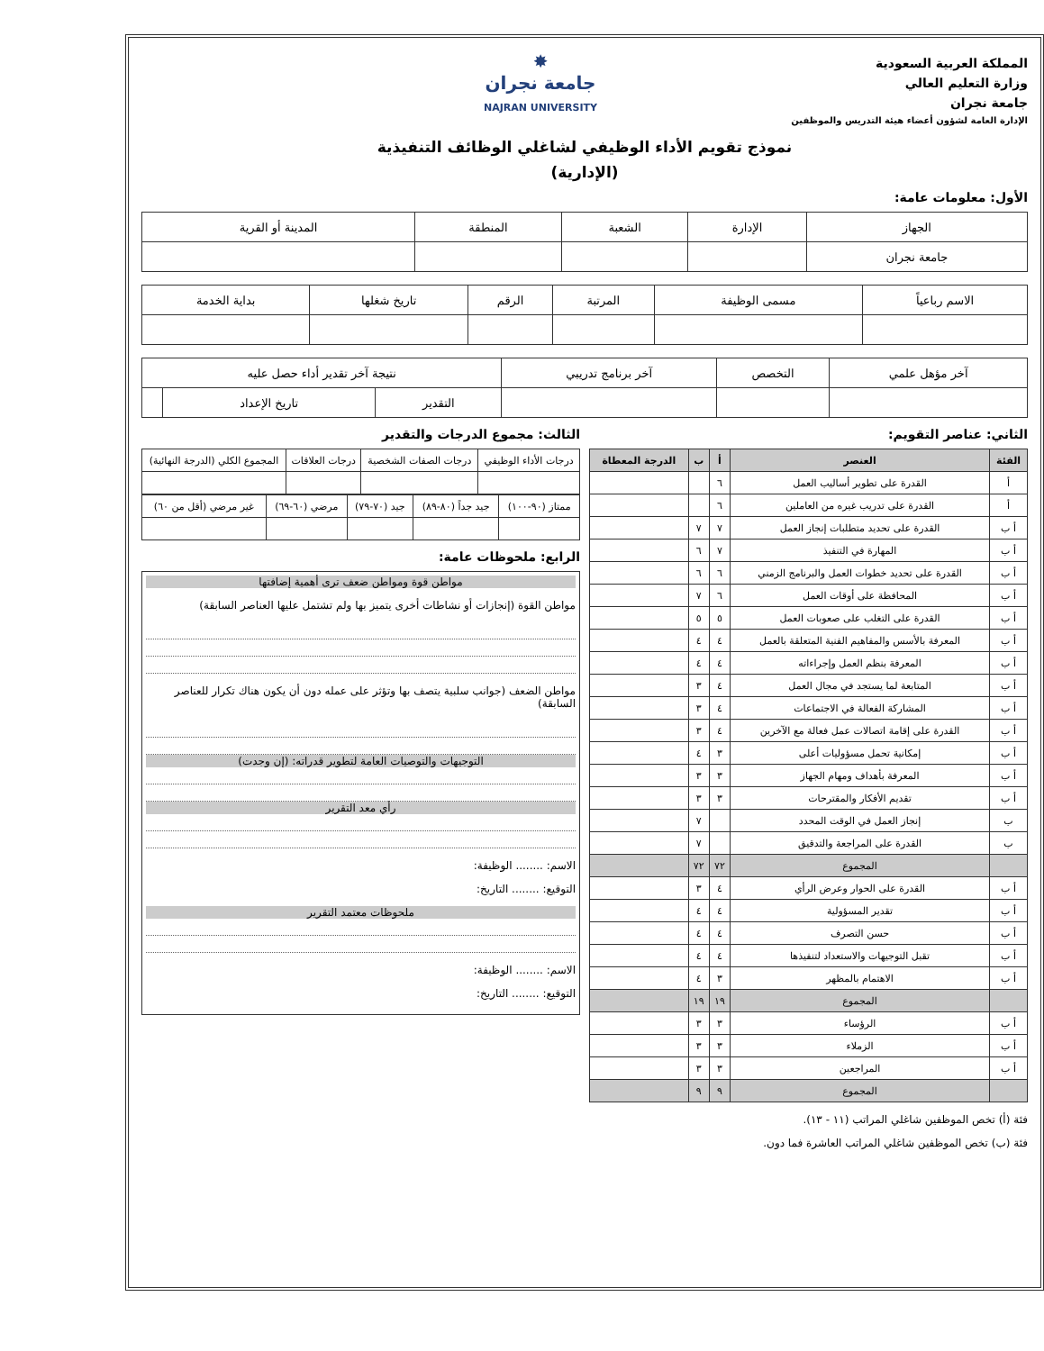المملكة العربية السعودية
وزارة التعليم العالي
جامعة نجران
الإدارة العامة لشؤون أعضاء هيئة التدريس والموظفين
✸
جامعة نجران
NAJRAN UNIVERSITY
نموذج تقويم الأداء الوظيفي لشاغلي الوظائف التنفيذية
(الإدارية)
الأول: معلومات عامة:
| الجهاز | الإدارة | الشعبة | المنطقة | المدينة أو القرية |
| جامعة نجران | | | | |
| الاسم رباعياً | مسمى الوظيفة | المرتبة | الرقم | تاريخ شغلها | بداية الخدمة |
| آخر مؤهل علمي | التخصص | آخر برنامج تدريبي | نتيجة آخر تقدير أداء حصل عليه | | |
| | | | التقدير | تاريخ الإعداد | |
الثاني: عناصر التقويم:
| الفئة | العنصر | أ | ب | الدرجة المعطاة |
| --- | --- | --- | --- | --- |
| أ | القدرة على تطوير أساليب العمل | ٦ | | |
| أ | القدرة على تدريب غيره من العاملين | ٦ | | |
| أ ب | القدرة على تحديد متطلبات إنجاز العمل | ٧ | ٧ | |
| أ ب | المهارة في التنفيذ | ٧ | ٦ | |
| أ ب | القدرة على تحديد خطوات العمل والبرنامج الزمني | ٦ | ٦ | |
| أ ب | المحافظة على أوقات العمل | ٦ | ٧ | |
| أ ب | القدرة على التغلب على صعوبات العمل | ٥ | ٥ | |
| أ ب | المعرفة بالأسس والمفاهيم الفنية المتعلقة بالعمل | ٤ | ٤ | |
| أ ب | المعرفة بنظم العمل وإجراءاته | ٤ | ٤ | |
| أ ب | المتابعة لما يستجد في مجال العمل | ٤ | ٣ | |
| أ ب | المشاركة الفعالة في الاجتماعات | ٤ | ٣ | |
| أ ب | القدرة على إقامة اتصالات عمل فعالة مع الآخرين | ٤ | ٣ | |
| أ ب | إمكانية تحمل مسؤوليات أعلى | ٣ | ٤ | |
| أ ب | المعرفة بأهداف ومهام الجهاز | ٣ | ٣ | |
| أ ب | تقديم الأفكار والمقترحات | ٣ | ٣ | |
| ب | إنجاز العمل في الوقت المحدد | | ٧ | |
| ب | القدرة على المراجعة والتدقيق | | ٧ | |
| | المجموع | ٧٢ | ٧٢ | |
| أ ب | القدرة على الحوار وعرض الرأي | ٤ | ٣ | |
| أ ب | تقدير المسؤولية | ٤ | ٤ | |
| أ ب | حسن التصرف | ٤ | ٤ | |
| أ ب | تقبل التوجيهات والاستعداد لتنفيذها | ٤ | ٤ | |
| أ ب | الاهتمام بالمظهر | ٣ | ٤ | |
| | المجموع | ١٩ | ١٩ | |
| أ ب | الرؤساء | ٣ | ٣ | |
| أ ب | الزملاء | ٣ | ٣ | |
| أ ب | المراجعين | ٣ | ٣ | |
| | المجموع | ٩ | ٩ | |
الثالث: مجموع الدرجات والتقدير
| درجات الأداء الوظيفي | درجات الصفات الشخصية | درجات العلاقات | المجموع الكلي (الدرجة النهائية) |
| ممتاز (٩٠-١٠٠) | جيد جداً (٨٠-٨٩) | جيد (٧٠-٧٩) | مرضي (٦٠-٦٩) | غير مرضي (أقل من ٦٠) |
الرابع: ملحوظات عامة:
مواطن قوة ومواطن ضعف ترى أهمية إضافتها
مواطن القوة (إنجازات أو نشاطات أخرى يتميز بها ولم تشتمل عليها العناصر السابقة)
مواطن الضعف (جوانب سلبية يتصف بها وتؤثر على عمله دون أن يكون هناك تكرار للعناصر السابقة)
التوجيهات والتوصيات العامة لتطوير قدراته: (إن وجدت)
رأي معد التقرير
الاسم: ........ الوظيفة:
التوقيع: ........ التاريخ:
ملحوظات معتمد التقرير
الاسم: ........ الوظيفة:
التوقيع: ........ التاريخ:
فئة (أ) تخص الموظفين شاغلي المراتب (١١ - ١٣).
فئة (ب) تخص الموظفين شاغلي المراتب العاشرة فما دون.